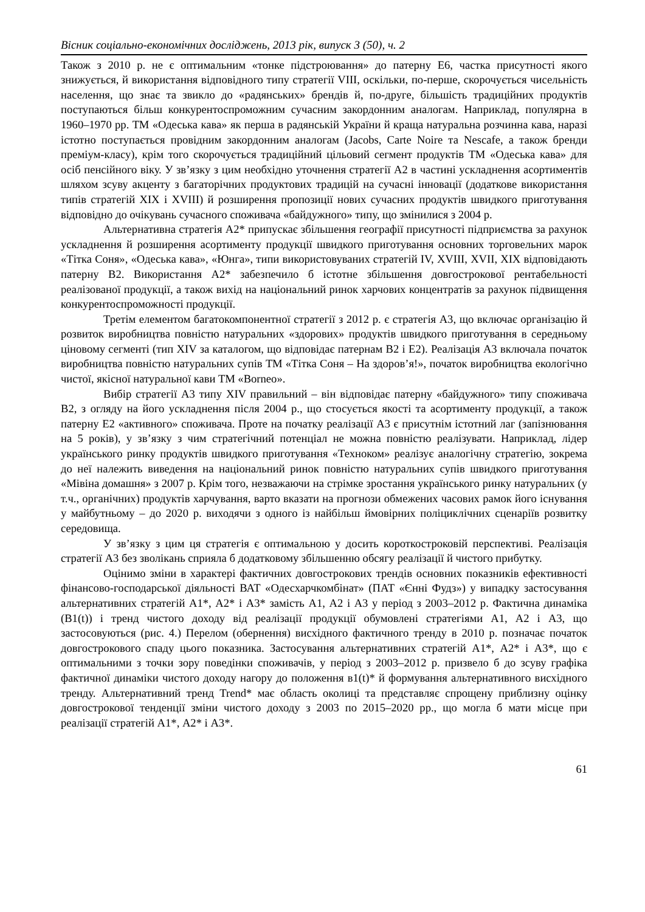Вісник соціально-економічних досліджень, 2013 рік, випуск 3 (50), ч. 2
Також з 2010 р. не є оптимальним «тонке підстроювання» до патерну Е6, частка присутності якого знижується, й використання відповідного типу стратегії VIII, оскільки, по-перше, скорочується чисельність населення, що знає та звикло до «радянських» брендів й, по-друге, більшість традиційних продуктів поступаються більш конкурентоспроможним сучасним закордонним аналогам. Наприклад, популярна в 1960–1970 рр. ТМ «Одеська кава» як перша в радянській України й краща натуральна розчинна кава, наразі істотно поступається провідним закордонним аналогам (Jacobs, Carte Noire та Nescafe, а також бренди преміум-класу), крім того скорочується традиційний цільовий сегмент продуктів ТМ «Одеська кава» для осіб пенсійного віку. У зв’язку з цим необхідно уточнення стратегії А2 в частині ускладнення асортиментів шляхом зсуву акценту з багаторічних продуктових традицій на сучасні інновації (додаткове використання типів стратегій XIX і XVIII) й розширення пропозиції нових сучасних продуктів швидкого приготування відповідно до очікувань сучасного споживача «байдужного» типу, що змінилися з 2004 р.
Альтернативна стратегія А2* припускає збільшення географії присутності підприємства за рахунок ускладнення й розширення асортименту продукції швидкого приготування основних торговельних марок «Тітка Соня», «Одеська кава», «Юнга», типи використовуваних стратегій IV, XVIII, XVII, XIX відповідають патерну В2. Використання А2* забезпечило б істотне збільшення довгострокової рентабельності реалізованої продукції, а також вихід на національний ринок харчових концентратів за рахунок підвищення конкурентоспроможності продукції.
Третім елементом багатокомпонентної стратегії з 2012 р. є стратегія А3, що включає організацію й розвиток виробництва повністю натуральних «здорових» продуктів швидкого приготування в середньому ціновому сегменті (тип XIV за каталогом, що відповідає патернам В2 і Е2). Реалізація А3 включала початок виробництва повністю натуральних супів ТМ «Тітка Соня – На здоров’я!», початок виробництва екологічно чистої, якісної натуральної кави ТМ «Borneo».
Вибір стратегії А3 типу XIV правильний – він відповідає патерну «байдужного» типу споживача В2, з огляду на його ускладнення після 2004 р., що стосується якості та асортименту продукції, а також патерну Е2 «активного» споживача. Проте на початку реалізації А3 є присутнім істотний лаг (запізнювання на 5 років), у зв’язку з чим стратегічний потенціал не можна повністю реалізувати. Наприклад, лідер українського ринку продуктів швидкого приготування «Техноком» реалізує аналогічну стратегію, зокрема до неї належить виведення на національний ринок повністю натуральних супів швидкого приготування «Мівіна домашня» з 2007 р. Крім того, незважаючи на стрімке зростання українського ринку натуральних (у т.ч., органічних) продуктів харчування, варто вказати на прогнози обмежених часових рамок його існування у майбутньому – до 2020 р. виходячи з одного із найбільш ймовірних поліциклічних сценаріїв розвитку середовища.
У зв’язку з цим ця стратегія є оптимальною у досить короткостроковій перспективі. Реалізація стратегії А3 без зволікань сприяла б додатковому збільшенню обсягу реалізації й чистого прибутку.
Оцінимо зміни в характері фактичних довгострокових трендів основних показників ефективності фінансово-господарської діяльності ВАТ «Одесхарчкомбінат» (ПАТ «Єнні Фудз») у випадку застосування альтернативних стратегій А1*, А2* і А3* замість А1, А2 і А3 у період з 2003–2012 р. Фактична динаміка (В1(t)) і тренд чистого доходу від реалізації продукції обумовлені стратегіями А1, А2 і А3, що застосовуються (рис. 4.) Перелом (обернення) висхідного фактичного тренду в 2010 р. позначає початок довгострокового спаду цього показника. Застосування альтернативних стратегій А1*, А2* і А3*, що є оптимальними з точки зору поведінки споживачів, у період з 2003–2012 р. призвело б до зсуву графіка фактичної динаміки чистого доходу нагору до положення в1(t)* й формування альтернативного висхідного тренду. Альтернативний тренд Trend* має область околиці та представляє спрощену приблизну оцінку довгострокової тенденції зміни чистого доходу з 2003 по 2015–2020 рр., що могла б мати місце при реалізації стратегій А1*, А2* і А3*.
61